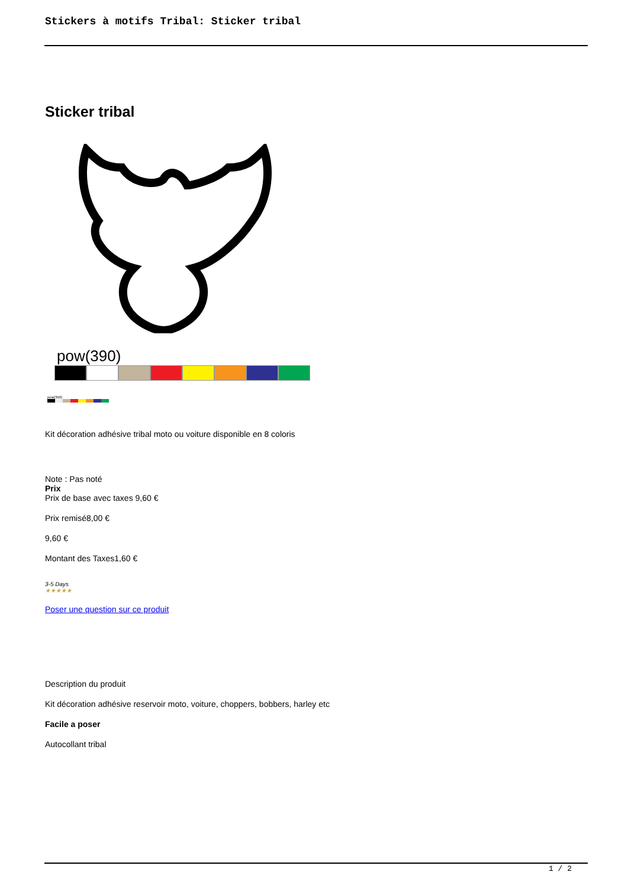Stickers à motifs Tribal: Sticker tribal
Sticker tribal
pow(390)
pow(390)
Kit décoration adhésive tribal moto ou voiture disponible en 8 coloris
Note : Pas noté
Prix
Prix de base avec taxes 9,60 €
Prix remisé8,00 €
9,60 €
Montant des Taxes1,60 €
3-5 Days
★★★★★
Poser une question sur ce produit
Description du produit
Kit décoration adhésive reservoir moto, voiture, choppers, bobbers, harley etc
Facile a poser
Autocollant tribal
1 / 2